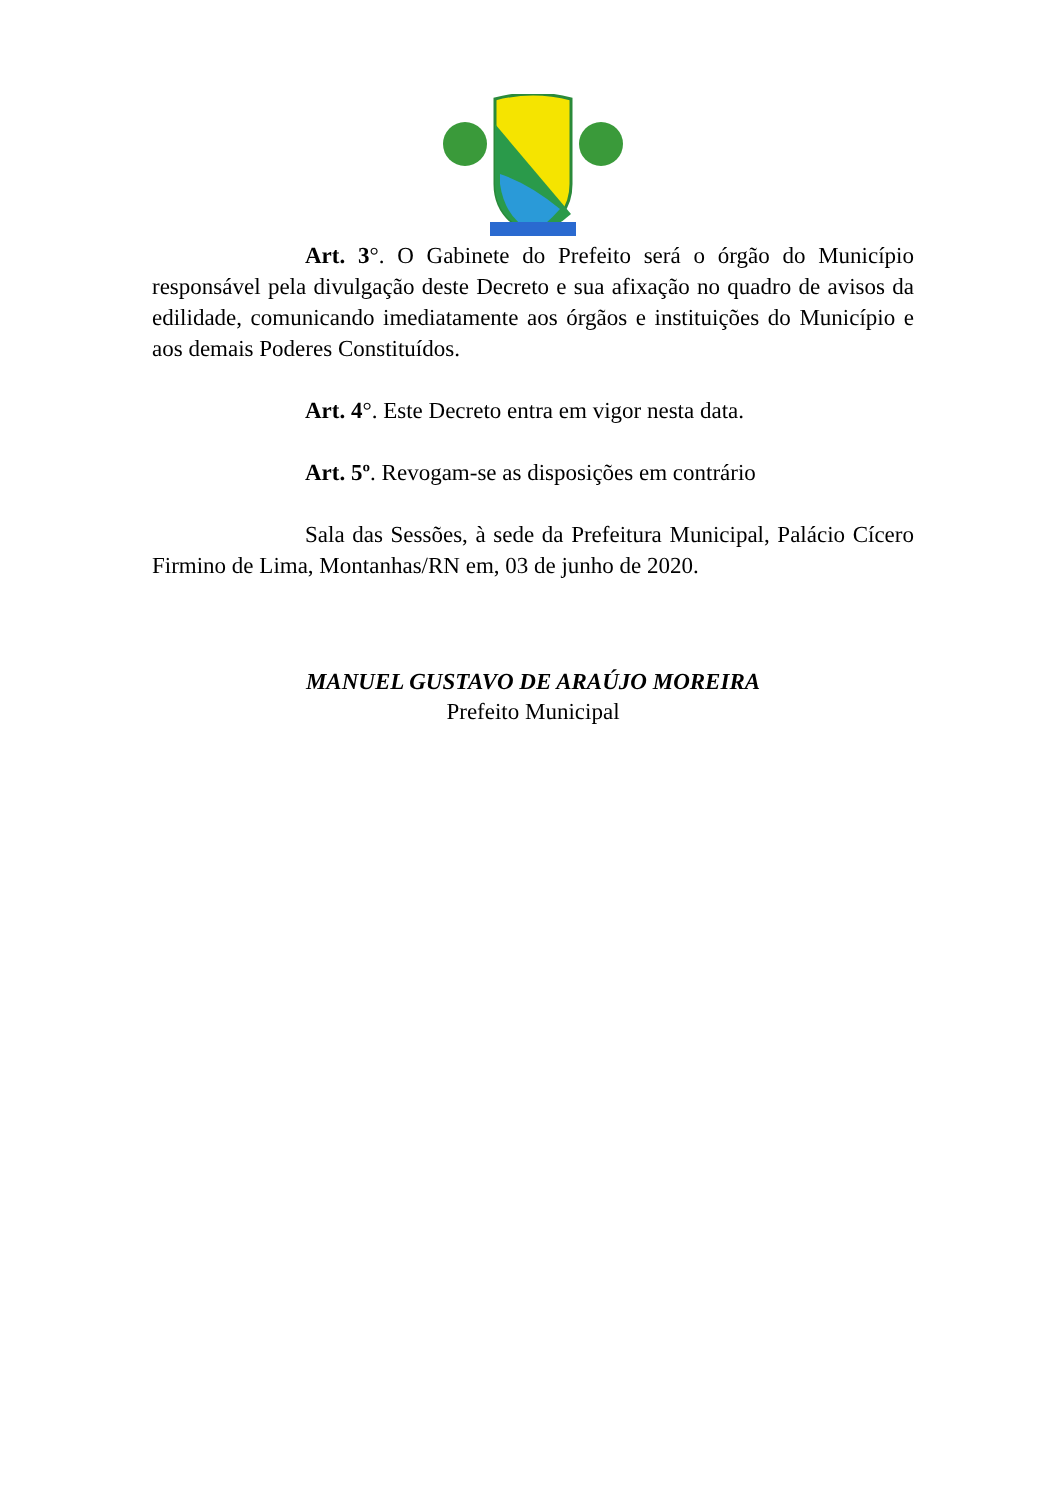Art. 3°. O Gabinete do Prefeito será o órgão do Município responsável pela divulgação deste Decreto e sua afixação no quadro de avisos da edilidade, comunicando imediatamente aos órgãos e instituições do Município e aos demais Poderes Constituídos.
Art. 4°. Este Decreto entra em vigor nesta data.
Art. 5º. Revogam-se as disposições em contrário
Sala das Sessões, à sede da Prefeitura Municipal, Palácio Cícero Firmino de Lima, Montanhas/RN em, 03 de junho de 2020.
MANUEL GUSTAVO DE ARAÚJO MOREIRA
Prefeito Municipal